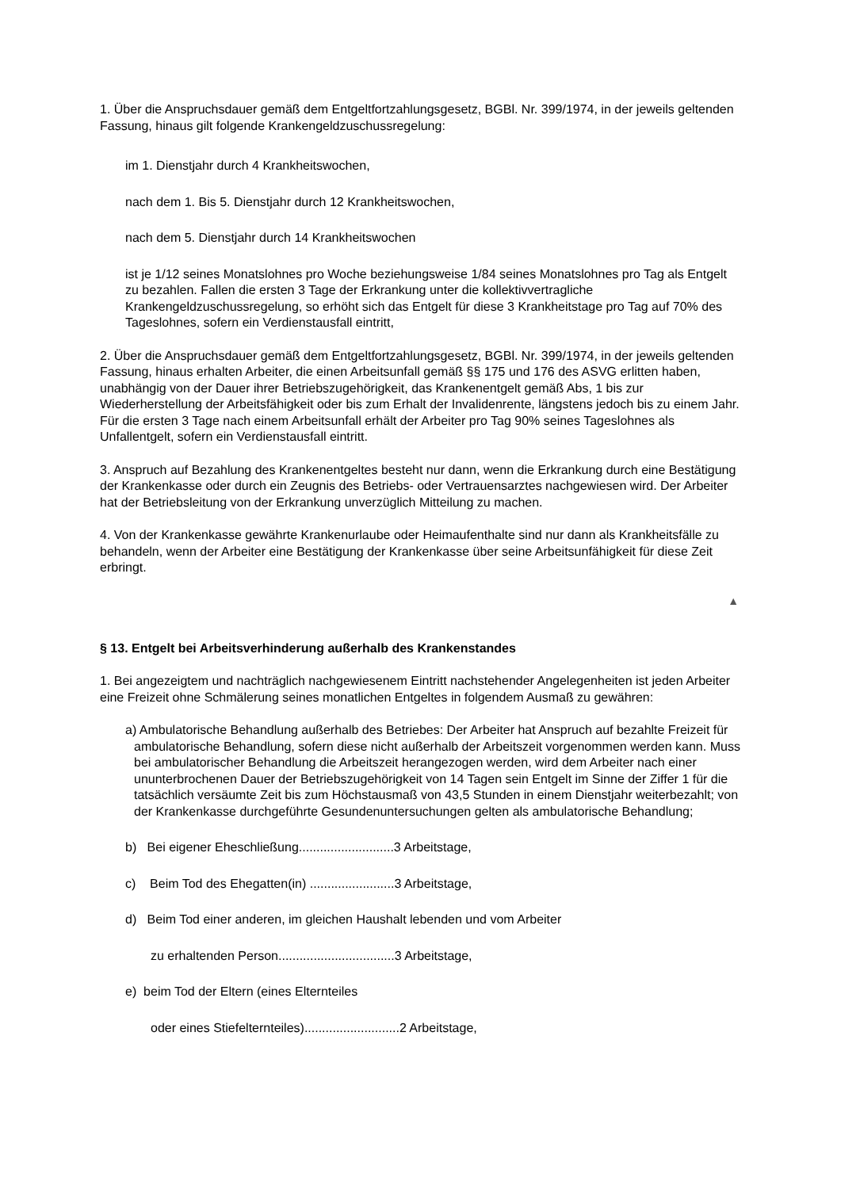1. Über die Anspruchsdauer gemäß dem Entgeltfortzahlungsgesetz, BGBl. Nr. 399/1974, in der jeweils geltenden Fassung, hinaus gilt folgende Krankengeldzuschussregelung:
im 1. Dienstjahr durch 4 Krankheitswochen,
nach dem 1. Bis 5. Dienstjahr durch 12 Krankheitswochen,
nach dem 5. Dienstjahr durch 14 Krankheitswochen
ist je 1/12 seines Monatslohnes pro Woche beziehungsweise 1/84 seines Monatslohnes pro Tag als Entgelt zu bezahlen. Fallen die ersten 3 Tage der Erkrankung unter die kollektivvertragliche Krankengeldzuschussregelung, so erhöht sich das Entgelt für diese 3 Krankheitstage pro Tag auf 70% des Tageslohnes, sofern ein Verdienstausfall eintritt,
2. Über die Anspruchsdauer gemäß dem Entgeltfortzahlungsgesetz, BGBl. Nr. 399/1974, in der jeweils geltenden Fassung, hinaus erhalten Arbeiter, die einen Arbeitsunfall gemäß §§ 175 und 176 des ASVG erlitten haben, unabhängig von der Dauer ihrer Betriebszugehörigkeit, das Krankenentgelt gemäß Abs, 1 bis zur Wiederherstellung der Arbeitsfähigkeit oder bis zum Erhalt der Invalidenrente, längstens jedoch bis zu einem Jahr. Für die ersten 3 Tage nach einem Arbeitsunfall erhält der Arbeiter pro Tag 90% seines Tageslohnes als Unfallentgelt, sofern ein Verdienstausfall eintritt.
3. Anspruch auf Bezahlung des Krankenentgeltes besteht nur dann, wenn die Erkrankung durch eine Bestätigung der Krankenkasse oder durch ein Zeugnis des Betriebs- oder Vertrauensarztes nachgewiesen wird. Der Arbeiter hat der Betriebsleitung von der Erkrankung unverzüglich Mitteilung zu machen.
4. Von der Krankenkasse gewährte Krankenurlaube oder Heimaufenthalte sind nur dann als Krankheitsfälle zu behandeln, wenn der Arbeiter eine Bestätigung der Krankenkasse über seine Arbeitsunfähigkeit für diese Zeit erbringt.
▲
§ 13. Entgelt bei Arbeitsverhinderung außerhalb des Krankenstandes
1. Bei angezeigtem und nachträglich nachgewiesenem Eintritt nachstehender Angelegenheiten ist jeden Arbeiter eine Freizeit ohne Schmälerung seines monatlichen Entgeltes in folgendem Ausmaß zu gewähren:
a) Ambulatorische Behandlung außerhalb des Betriebes: Der Arbeiter hat Anspruch auf bezahlte Freizeit für ambulatorische Behandlung, sofern diese nicht außerhalb der Arbeitszeit vorgenommen werden kann. Muss bei ambulatorischer Behandlung die Arbeitszeit herangezogen werden, wird dem Arbeiter nach einer ununterbrochenen Dauer der Betriebszugehörigkeit von 14 Tagen sein Entgelt im Sinne der Ziffer 1 für die tatsächlich versäumte Zeit bis zum Höchstausmaß von 43,5 Stunden in einem Dienstjahr weiterbezahlt; von der Krankenkasse durchgeführte Gesundenuntersuchungen gelten als ambulatorische Behandlung;
b) Bei eigener Eheschließung...........................3 Arbeitstage,
c) Beim Tod des Ehegatten(in) ........................3 Arbeitstage,
d) Beim Tod einer anderen, im gleichen Haushalt lebenden und vom Arbeiter
zu erhaltenden Person.................................3 Arbeitstage,
e) beim Tod der Eltern (eines Elternteiles
oder eines Stiefelternteiles)...........................2 Arbeitstage,